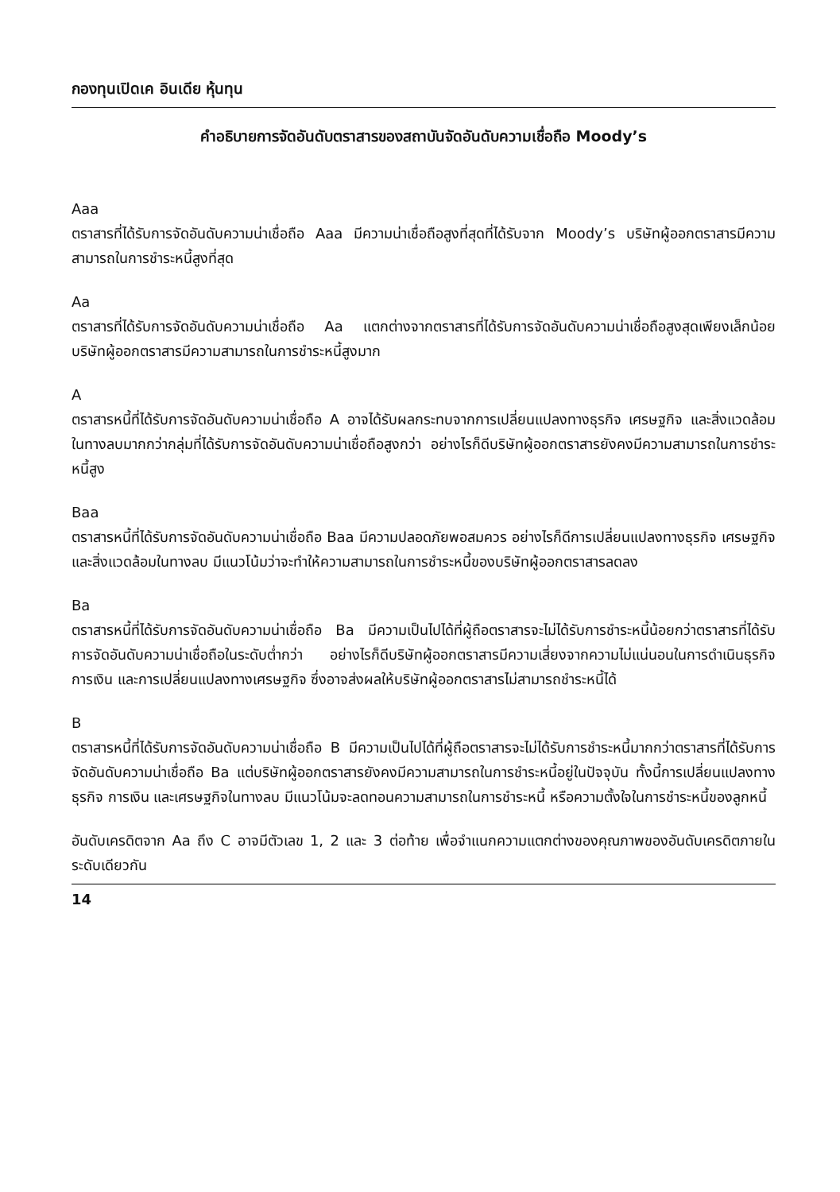กองทุนเปิดเค อินเดีย หุ้นทุน
คำอธิบายการจัดอันดับตราสารของสถาบันจัดอันดับความเชื่อถือ Moody’s
Aaa
ตราสารที่ได้รับการจัดอันดับความน่าเชื่อถือ Aaa มีความน่าเชื่อถือสูงที่สุดที่ได้รับจาก Moody’s บริษัทผู้ออกตราสารมีความสามารถในการชำระหนี้สูงที่สุด
Aa
ตราสารที่ได้รับการจัดอันดับความน่าเชื่อถือ Aa แตกต่างจากตราสารที่ได้รับการจัดอันดับความน่าเชื่อถือสูงสุดเพียงเล็กน้อย บริษัทผู้ออกตราสารมีความสามารถในการชำระหนี้สูงมาก
A
ตราสารหนี้ที่ได้รับการจัดอันดับความน่าเชื่อถือ A อาจได้รับผลกระทบจากการเปลี่ยนแปลงทางธุรกิจ เศรษฐกิจ และสิ่งแวดล้อมในทางลบมากกว่ากลุ่มที่ได้รับการจัดอันดับความน่าเชื่อถือสูงกว่า อย่างไรก็ดีบริษัทผู้ออกตราสารยังคงมีความสามารถในการชำระหนี้สูง
Baa
ตราสารหนี้ที่ได้รับการจัดอันดับความน่าเชื่อถือ Baa มีความปลอดภัยพอสมควร อย่างไรก็ดีการเปลี่ยนแปลงทางธุรกิจ เศรษฐกิจ และสิ่งแวดล้อมในทางลบ มีแนวโน้มว่าจะทำให้ความสามารถในการชำระหนี้ของบริษัทผู้ออกตราสารลดลง
Ba
ตราสารหนี้ที่ได้รับการจัดอันดับความน่าเชื่อถือ Ba มีความเป็นไปได้ที่ผู้ถือตราสารจะไม่ได้รับการชำระหนี้น้อยกว่าตราสารที่ได้รับการจัดอันดับความน่าเชื่อถือในระดับต่ำกว่า อย่างไรก็ดีบริษัทผู้ออกตราสารมีความเสี่ยงจากความไม่แน่นอนในการดำเนินธุรกิจ การเงิน และการเปลี่ยนแปลงทางเศรษฐกิจ ซึ่งอาจส่งผลให้บริษัทผู้ออกตราสารไม่สามารถชำระหนี้ได้
B
ตราสารหนี้ที่ได้รับการจัดอันดับความน่าเชื่อถือ B มีความเป็นไปได้ที่ผู้ถือตราสารจะไม่ได้รับการชำระหนี้มากกว่าตราสารที่ได้รับการจัดอันดับความน่าเชื่อถือ Ba แต่บริษัทผู้ออกตราสารยังคงมีความสามารถในการชำระหนี้อยู่ในปัจจุบัน ทั้งนี้การเปลี่ยนแปลงทางธุรกิจ การเงิน และเศรษฐกิจในทางลบ มีแนวโน้มจะลดทอนความสามารถในการชำระหนี้ หรือความตั้งใจในการชำระหนี้ของลูกหนี้
อันดับเครดิตจาก Aa ถึง C อาจมีตัวเลข 1, 2 และ 3 ต่อท้าย เพื่อจำแนกความแตกต่างของคุณภาพของอันดับเครดิตภายในระดับเดียวกัน
14